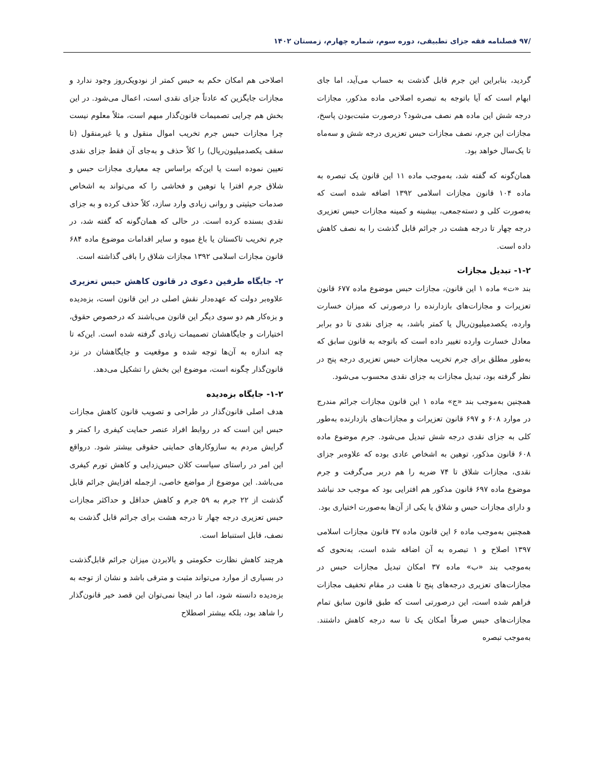/۹۷ فصلنامه فقه جزای تطبیقی، دوره سوم، شماره چهارم، زمستان ۱۴۰۲
گردید، بنابراین این جرم قابل گذشت به حساب می‌آید، اما جای ابهام است که آیا باتوجه به تبصره اصلاحی ماده مذکور، مجازات درجه شش این ماده هم نصف می‌شود؟ درصورت مثبت‌بودن پاسخ، مجازات این جرم، نصف مجازات حبس تعزیری درجه شش و سه‌ماه تا یک‌سال خواهد بود.
همان‌گونه که گفته شد، به‌موجب ماده ۱۱ این قانون یک تبصره به ماده ۱۰۴ قانون مجازات اسلامی ۱۳۹۲ اضافه شده است که به‌صورت کلی و دسته‌جمعی، بیشینه و کمینه مجازات حبس تعزیری درجه چهار تا درجه هشت در جرائم قابل گذشت را به نصف کاهش داده است.
۱-۲- تبدیل مجازات
بند «ت» ماده ۱ این قانون، مجازات حبس موضوع ماده ۶۷۷ قانون تعزیرات و مجازات‌های بازدارنده را درصورتی که میزان خسارت وارده، یکصدمیلیون‌ریال یا کمتر باشد، به جزای نقدی تا دو برابر معادل خسارت وارده تغییر داده است که باتوجه به قانون سابق که به‌طور مطلق برای جرم تخریب مجازات حبس تعزیری درجه پنج در نظر گرفته بود، تبدیل مجازات به جزای نقدی محسوب می‌شود.
همچنین به‌موجب بند «ج» ماده ۱ این قانون مجازات جرائم مندرج در موارد ۶۰۸ و ۶۹۷ قانون تعزیرات و مجازات‌های بازدارنده به‌طور کلی به جزای نقدی درجه شش تبدیل می‌شود. جرم موضوع ماده ۶۰۸ قانون مذکور، توهین به اشخاص عادی بوده که علاوه‌بر جزای نقدی، مجازات شلاق تا ۷۴ ضربه را هم دربر می‌گرفت و جرم موضوع ماده ۶۹۷ قانون مذکور هم افترایی بود که موجب حد نباشد و دارای مجازات حبس و شلاق یا یکی از آن‌ها به‌صورت اختیاری بود.
همچنین به‌موجب ماده ۶ این قانون ماده ۳۷ قانون مجازات اسلامی ۱۳۹۷ اصلاح و ۱ تبصره به آن اضافه شده است، به‌نحوی که به‌موجب بند «ب» ماده ۳۷ امکان تبدیل مجازات حبس در مجازات‌های تعزیری درجه‌های پنج تا هفت در مقام تخفیف مجازات فراهم شده است، این درصورتی است که طبق قانون سابق تمام مجازات‌های حبس صرفاً امکان یک تا سه درجه کاهش داشتند. به‌موجب تبصره
اصلاحی هم امکان حکم به حبس کمتر از نودویک‌روز وجود ندارد و مجازات جایگزین که عادتاً جزای نقدی است، اعمال می‌شود. در این بخش هم چرایی تصمیمات قانون‌گذار مبهم است، مثلاً معلوم نیست چرا مجازات حبس جرم تخریب اموال منقول و یا غیرمنقول (تا سقف یکصدمیلیون‌ریال) را کلاً حذف و به‌جای آن فقط جزای نقدی تعیین نموده است یا این‌که براساس چه معیاری مجازات حبس و شلاق جرم افترا یا توهین و فحاشی را که می‌تواند به اشخاص صدمات حیثیتی و روانی زیادی وارد سازد، کلاً حذف کرده و به جزای نقدی بسنده کرده است. در حالی که همان‌گونه که گفته شد، در جرم تخریب تاکستان یا باغ میوه و سایر اقدامات موضوع ماده ۶۸۴ قانون مجازات اسلامی ۱۳۹۲ مجازات شلاق را باقی گذاشته است.
۲- جایگاه طرفین دعوی در قانون کاهش حبس تعزیری
علاوه‌بر دولت که عهده‌دار نقش اصلی در این قانون است، بزه‌دیده و بزه‌کار هم دو سوی دیگر این قانون می‌باشند که درخصوص حقوق، اختیارات و جایگاهشان تصمیمات زیادی گرفته شده است. این‌که تا چه اندازه به آن‌ها توجه شده و موقعیت و جایگاهشان در نزد قانون‌گذار چگونه است، موضوع این بخش را تشکیل می‌دهد.
۱-۲- جایگاه بزه‌دیده
هدف اصلی قانون‌گذار در طراحی و تصویب قانون کاهش مجازات حبس این است که در روابط افراد عنصر حمایت کیفری را کمتر و گرایش مردم به سازوکارهای حمایتی حقوقی بیشتر شود. درواقع این امر در راستای سیاست کلان حبس‌زدایی و کاهش تورم کیفری می‌باشد. این موضوع از مواضع خاصی، ازجمله افزایش جرائم قابل گذشت از ۲۲ جرم به ۵۹ جرم و کاهش حداقل و حداکثر مجازات حبس تعزیری درجه چهار تا درجه هشت برای جرائم قابل گذشت به نصف، قابل استنباط است.
هرچند کاهش نظارت حکومتی و بالابردن میزان جرائم قابل‌گذشت در بسیاری از موارد می‌تواند مثبت و مترقی باشد و نشان از توجه به بزه‌دیده دانسته شود، اما در اینجا نمی‌توان این قصد خیر قانون‌گذار را شاهد بود، بلکه بیشتر اصطلاح